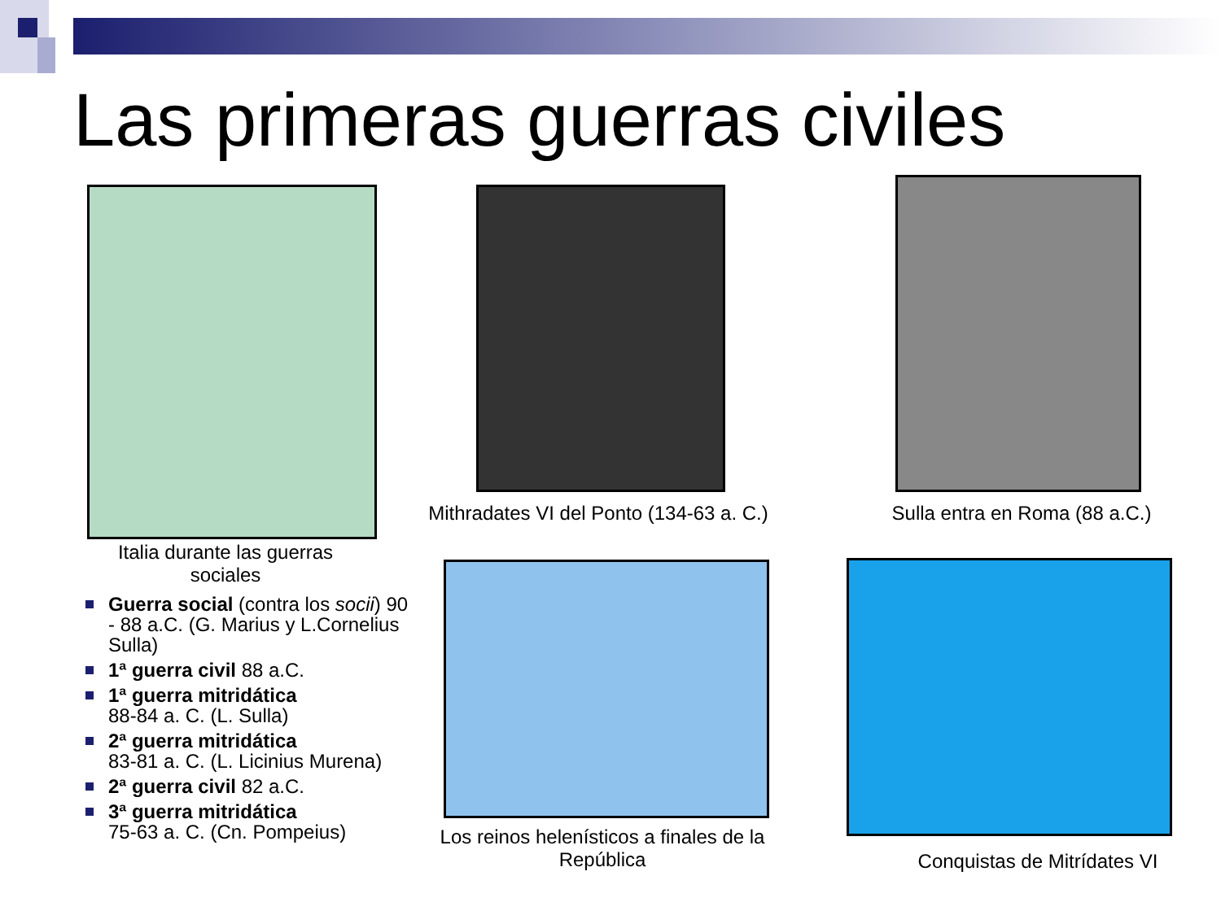Las primeras guerras civiles
Italia durante las guerras sociales
Mithradates VI del Ponto (134-63 a. C.)
Sulla entra en Roma (88 a.C.)
Los reinos helenísticos a finales de la República
Conquistas de Mitrídates VI
Guerra social (contra los socii) 90 - 88 a.C. (G. Marius y L.Cornelius Sulla)
1ª guerra civil 88 a.C.
1ª guerra mitridática
88-84 a. C. (L. Sulla)
2ª guerra mitridática
83-81 a. C. (L. Licinius Murena)
2ª guerra civil 82 a.C.
3ª guerra mitridática
75-63 a. C. (Cn. Pompeius)